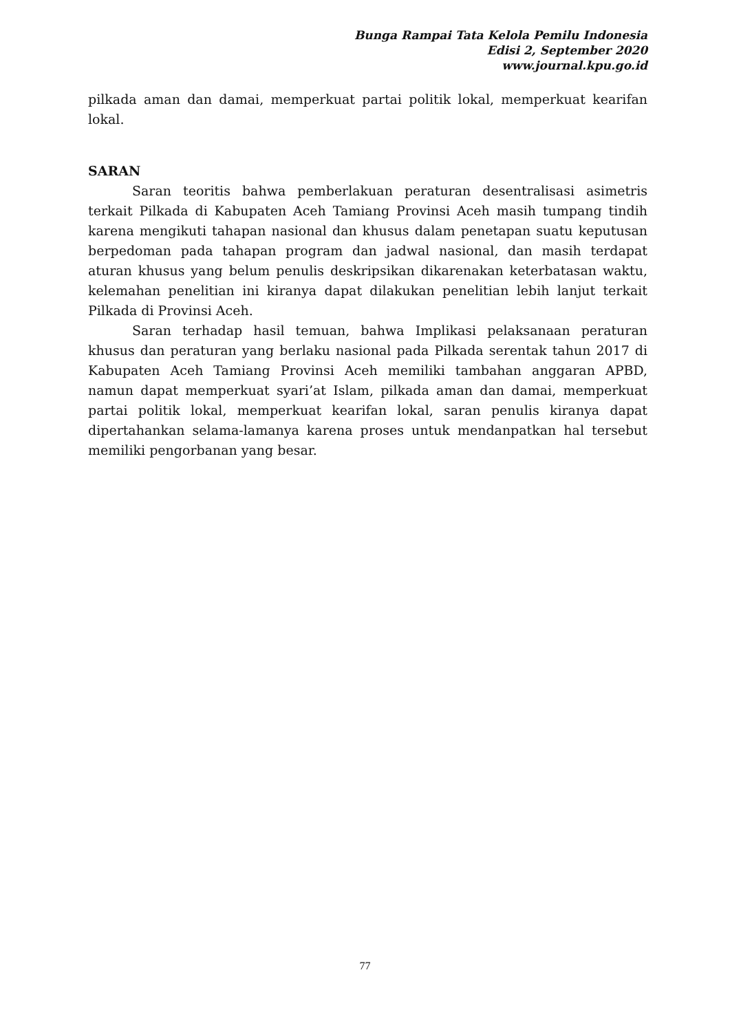Bunga Rampai Tata Kelola Pemilu Indonesia
Edisi 2, September 2020
www.journal.kpu.go.id
pilkada aman dan damai, memperkuat partai politik lokal, memperkuat kearifan lokal.
SARAN
Saran teoritis bahwa pemberlakuan peraturan desentralisasi asimetris terkait Pilkada di Kabupaten Aceh Tamiang Provinsi Aceh masih tumpang tindih karena mengikuti tahapan nasional dan khusus dalam penetapan suatu keputusan berpedoman pada tahapan program dan jadwal nasional, dan masih terdapat aturan khusus yang belum penulis deskripsikan dikarenakan keterbatasan waktu, kelemahan penelitian ini kiranya dapat dilakukan penelitian lebih lanjut terkait Pilkada di Provinsi Aceh.
Saran terhadap hasil temuan, bahwa Implikasi pelaksanaan peraturan khusus dan peraturan yang berlaku nasional pada Pilkada serentak tahun 2017 di Kabupaten Aceh Tamiang Provinsi Aceh memiliki tambahan anggaran APBD, namun dapat memperkuat syari’at Islam, pilkada aman dan damai, memperkuat partai politik lokal, memperkuat kearifan lokal, saran penulis kiranya dapat dipertahankan selama-lamanya karena proses untuk mendanpatkan hal tersebut memiliki pengorbanan yang besar.
77